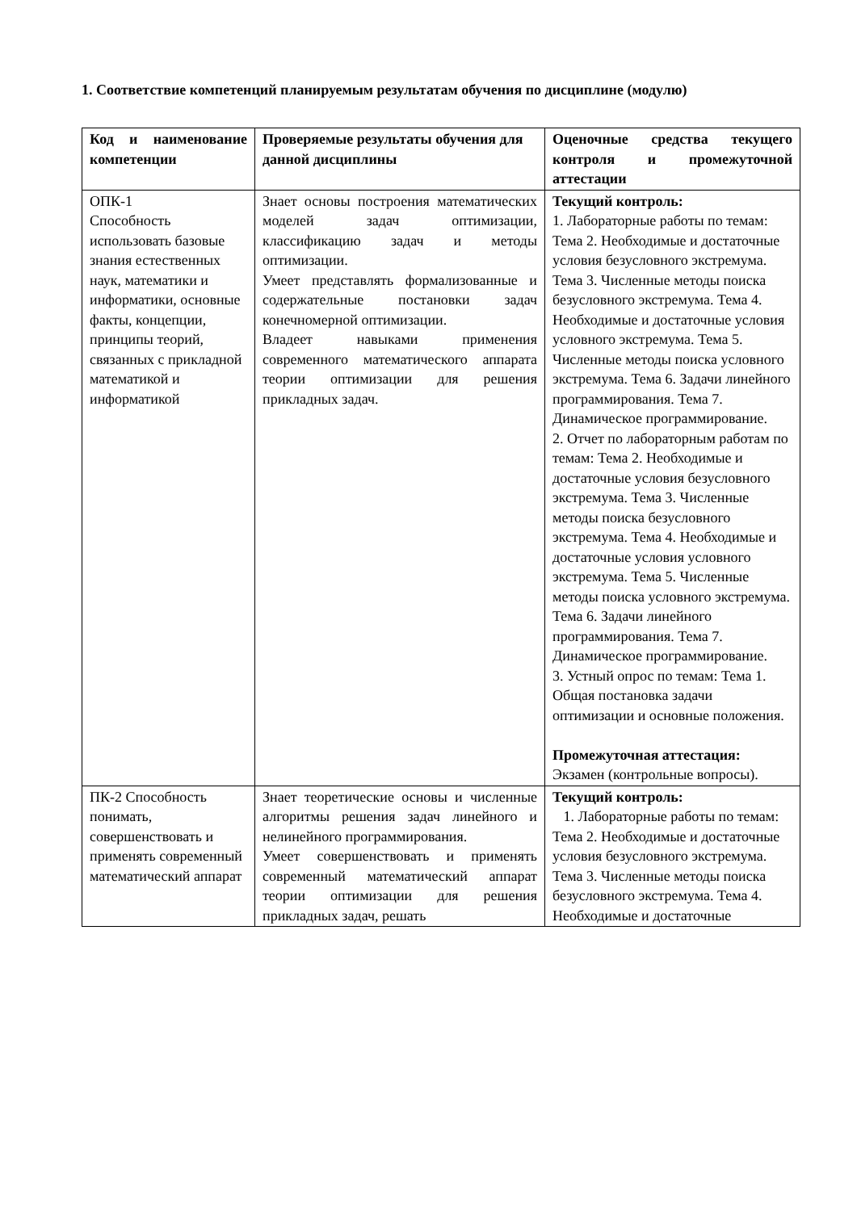1. Соответствие компетенций планируемым результатам обучения по дисциплине (модулю)
| Код и наименование компетенции | Проверяемые результаты обучения для данной дисциплины | Оценочные средства текущего контроля и промежуточной аттестации |
| --- | --- | --- |
| ОПК-1 Способность использовать базовые знания естественных наук, математики и информатики, основные факты, концепции, принципы теорий, связанных с прикладной математикой и информатикой | Знает основы построения математических моделей задач оптимизации, классификацию задач и методы оптимизации. Умеет представлять формализованные и содержательные постановки задач конечномерной оптимизации. Владеет навыками применения современного математического аппарата теории оптимизации для решения прикладных задач. | Текущий контроль: 1. Лабораторные работы по темам: Тема 2. Необходимые и достаточные условия безусловного экстремума. Тема 3. Численные методы поиска безусловного экстремума. Тема 4. Необходимые и достаточные условия условного экстремума. Тема 5. Численные методы поиска условного экстремума. Тема 6. Задачи линейного программирования. Тема 7. Динамическое программирование. 2. Отчет по лабораторным работам по темам: Тема 2. Необходимые и достаточные условия безусловного экстремума. Тема 3. Численные методы поиска безусловного экстремума. Тема 4. Необходимые и достаточные условия условного экстремума. Тема 5. Численные методы поиска условного экстремума. Тема 6. Задачи линейного программирования. Тема 7. Динамическое программирование. 3. Устный опрос по темам: Тема 1. Общая постановка задачи оптимизации и основные положения. Промежуточная аттестация: Экзамен (контрольные вопросы). |
| ПК-2 Способность понимать, совершенствовать и применять современный математический аппарат | Знает теоретические основы и численные алгоритмы решения задач линейного и нелинейного программирования. Умеет совершенствовать и применять современный математический аппарат теории оптимизации для решения прикладных задач, решать | Текущий контроль: 1. Лабораторные работы по темам: Тема 2. Необходимые и достаточные условия безусловного экстремума. Тема 3. Численные методы поиска безусловного экстремума. Тема 4. Необходимые и достаточные |